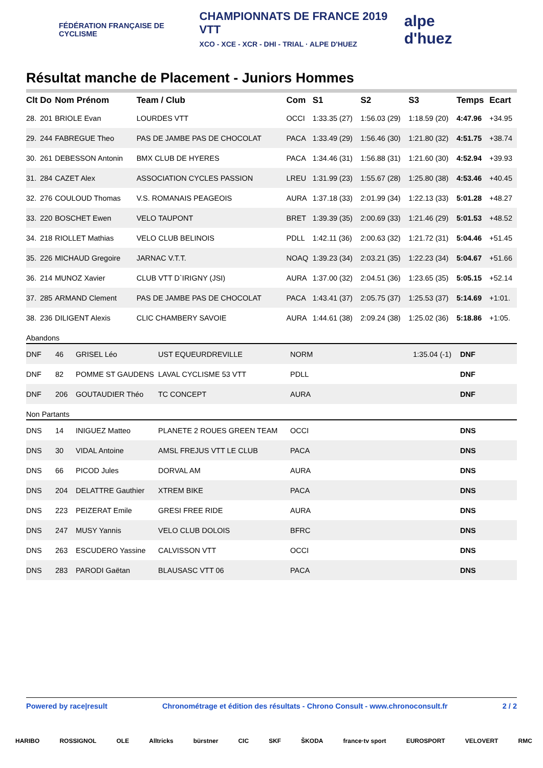FÉDÉRATION FRANÇAISE DE CYCLISME
CHAMPIONNATS DE FRANCE 2019 VTT
XCO - XCE - XCR - DHI - TRIAL · ALPE D'HUEZ
alpe d'huez
Résultat manche de Placement - Juniors Hommes
| Clt | Do | Nom Prénom | Team / Club | Com | S1 | S2 | S3 | Temps | Ecart |
| --- | --- | --- | --- | --- | --- | --- | --- | --- | --- |
| 28. | 201 | BRIOLE Evan | LOURDES VTT | OCCI | 1:33.35 (27) | 1:56.03 (29) | 1:18.59 (20) | 4:47.96 | +34.95 |
| 29. | 244 | FABREGUE Theo | PAS DE JAMBE PAS DE CHOCOLAT | PACA | 1:33.49 (29) | 1:56.46 (30) | 1:21.80 (32) | 4:51.75 | +38.74 |
| 30. | 261 | DEBESSON Antonin | BMX CLUB DE HYERES | PACA | 1:34.46 (31) | 1:56.88 (31) | 1:21.60 (30) | 4:52.94 | +39.93 |
| 31. | 284 | CAZET Alex | ASSOCIATION CYCLES PASSION | LREU | 1:31.99 (23) | 1:55.67 (28) | 1:25.80 (38) | 4:53.46 | +40.45 |
| 32. | 276 | COULOUD Thomas | V.S. ROMANAIS PEAGEOIS | AURA | 1:37.18 (33) | 2:01.99 (34) | 1:22.13 (33) | 5:01.28 | +48.27 |
| 33. | 220 | BOSCHET Ewen | VELO TAUPONT | BRET | 1:39.39 (35) | 2:00.69 (33) | 1:21.46 (29) | 5:01.53 | +48.52 |
| 34. | 218 | RIOLLET Mathias | VELO CLUB BELINOIS | PDLL | 1:42.11 (36) | 2:00.63 (32) | 1:21.72 (31) | 5:04.46 | +51.45 |
| 35. | 226 | MICHAUD Gregoire | JARNAC V.T.T. | NOAQ | 1:39.23 (34) | 2:03.21 (35) | 1:22.23 (34) | 5:04.67 | +51.66 |
| 36. | 214 | MUNOZ Xavier | CLUB VTT D`IRIGNY (JSI) | AURA | 1:37.00 (32) | 2:04.51 (36) | 1:23.65 (35) | 5:05.15 | +52.14 |
| 37. | 285 | ARMAND Clement | PAS DE JAMBE PAS DE CHOCOLAT | PACA | 1:43.41 (37) | 2:05.75 (37) | 1:25.53 (37) | 5:14.69 | +1:01. |
| 38. | 236 | DILIGENT Alexis | CLIC CHAMBERY SAVOIE | AURA | 1:44.61 (38) | 2:09.24 (38) | 1:25.02 (36) | 5:18.86 | +1:05. |
Abandons
| DNF | 46 | GRISEL Léo | UST EQUEURDREVILLE | NORM | 1:35.04 (-1) | DNF |
| DNF | 82 | POMME ST GAUDENS | LAVAL CYCLISME 53 VTT | PDLL | | DNF |
| DNF | 206 | GOUTAUDIER Théo | TC CONCEPT | AURA | | DNF |
Non Partants
| DNS | 14 | INIGUEZ Matteo | PLANETE 2 ROUES GREEN TEAM | OCCI | DNS |
| DNS | 30 | VIDAL Antoine | AMSL FREJUS VTT LE CLUB | PACA | DNS |
| DNS | 66 | PICOD Jules | DORVAL AM | AURA | DNS |
| DNS | 204 | DELATTRE Gauthier | XTREM BIKE | PACA | DNS |
| DNS | 223 | PEIZERAT Emile | GRESI FREE RIDE | AURA | DNS |
| DNS | 247 | MUSY Yannis | VELO CLUB DOLOIS | BFRC | DNS |
| DNS | 263 | ESCUDERO Yassine | CALVISSON VTT | OCCI | DNS |
| DNS | 283 | PARODI Gaëtan | BLAUSASC VTT 06 | PACA | DNS |
Powered by race|result Chronométrage et édition des résultats - Chrono Consult - www.chronoconsult.fr 2 / 2
HARIBO ROSSIGNOL OLE Alltricks bürstner CIC SKF ŠKODA france·tv sport EUROSPORT VELOVERT RMC